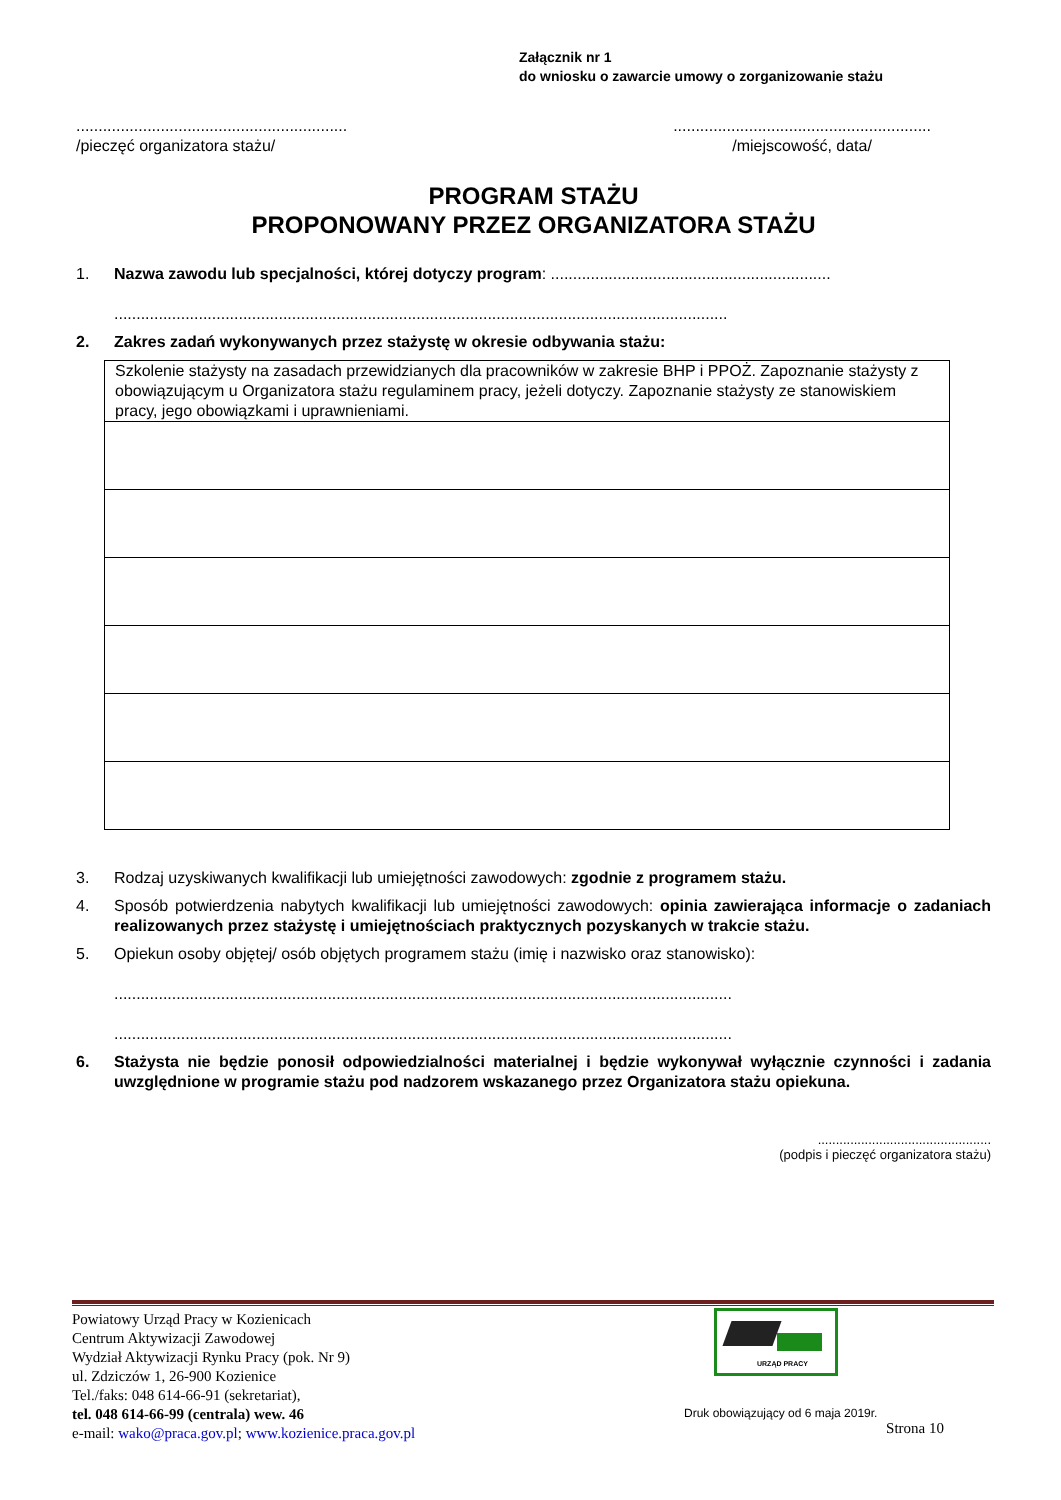Załącznik nr 1
do wniosku o zawarcie umowy o zorganizowanie stażu
.............................................................
/pieczęć organizatora stażu/
..........................................................
/miejscowość, data/
PROGRAM STAŻU
PROPONOWANY PRZEZ ORGANIZATORA STAŻU
1. Nazwa zawodu lub specjalności, której dotyczy program: ...............................................................
..........................................................................................................................................
2. Zakres zadań wykonywanych przez stażystę w okresie odbywania stażu:
| Szkolenie stażysty na zasadach przewidzianych dla pracowników w zakresie BHP i PPOŻ. Zapoznanie stażysty z obowiązującym u Organizatora stażu regulaminem pracy, jeżeli dotyczy. Zapoznanie stażysty ze stanowiskiem pracy, jego obowiązkami i uprawnieniami. |
3. Rodzaj uzyskiwanych kwalifikacji lub umiejętności zawodowych: zgodnie z programem stażu.
4. Sposób potwierdzenia nabytych kwalifikacji lub umiejętności zawodowych: opinia zawierająca informacje o zadaniach realizowanych przez stażystę i umiejętnościach praktycznych pozyskanych w trakcie stażu.
5. Opiekun osoby objętej/ osób objętych programem stażu (imię i nazwisko oraz stanowisko):
...........................................................................................................................................
...........................................................................................................................................
6. Stażysta nie będzie ponosił odpowiedzialności materialnej i będzie wykonywał wyłącznie czynności i zadania uwzględnione w programie stażu pod nadzorem wskazanego przez Organizatora stażu opiekuna.
................................................
(podpis i pieczęć organizatora stażu)
Powiatowy Urząd Pracy w Kozienicach
Centrum Aktywizacji Zawodowej
Wydział Aktywizacji Rynku Pracy (pok. Nr 9)
ul. Zdziczów 1, 26-900 Kozienice
Tel./faks: 048 614-66-91 (sekretariat),
tel. 048 614-66-99 (centrala) wew. 46
e-mail: wako@praca.gov.pl; www.kozienice.praca.gov.pl
URZĄD PRACY
Druk obowiązujący od 6 maja 2019r.
Strona 10